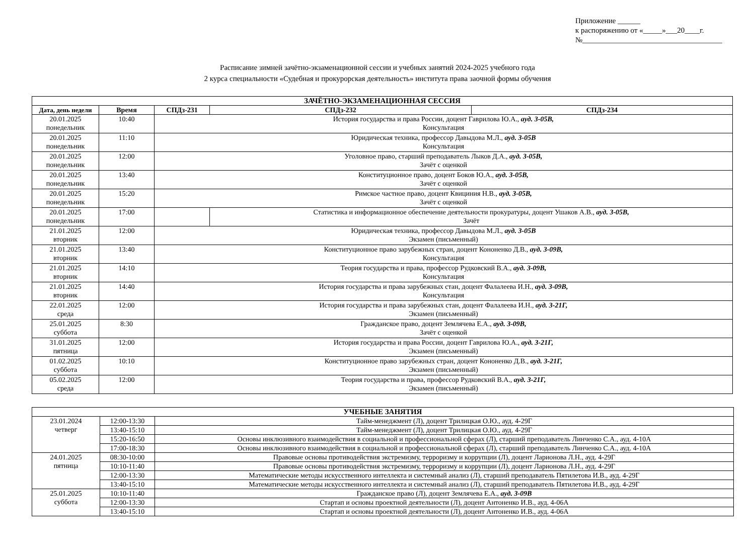Приложение ______
к распоряжению от «_____»___20____г.
№_____________________________________
Расписание зимней зачётно-экзаменационной сессии и учебных занятий 2024-2025 учебного года
2 курса специальности «Судебная и прокурорская деятельность» института права заочной формы обучения
| ЗАЧЁТНО-ЭКЗАМЕНАЦИОННАЯ СЕССИЯ | | | | |
| --- | --- | --- | --- | --- |
| Дата, день недели | Время | СПДз-231 | СПДз-232 | СПДз-234 |
| 20.01.2025 понедельник | 10:40 | История государства и права России, доцент Гаврилова Ю.А., ауд. 3-05В, Консультация | | |
| 20.01.2025 понедельник | 11:10 | Юридическая техника, профессор Давыдова М.Л., ауд. 3-05В Консультация | | |
| 20.01.2025 понедельник | 12:00 | Уголовное право, старший преподаватель Лыков Д.А., ауд. 3-05В, Зачёт с оценкой | | |
| 20.01.2025 понедельник | 13:40 | Конституционное право, доцент Боков Ю.А., ауд. 3-05В, Зачёт с оценкой | | |
| 20.01.2025 понедельник | 15:20 | Римское частное право, доцент Квициния Н.В., ауд. 3-05В, Зачёт с оценкой | | |
| 20.01.2025 понедельник | 17:00 | | Статистика и информационное обеспечение деятельности прокуратуры, доцент Ушаков А.В., ауд. 3-05В, Зачёт | |
| 21.01.2025 вторник | 12:00 | Юридическая техника, профессор Давыдова М.Л., ауд. 3-05В Экзамен (письменный) | | |
| 21.01.2025 вторник | 13:40 | Конституционное право зарубежных стран, доцент Кононенко Д.В., ауд. 3-09В, Консультация | | |
| 21.01.2025 вторник | 14:10 | Теория государства и права, профессор Рудковский В.А., ауд. 3-09В, Консультация | | |
| 21.01.2025 вторник | 14:40 | История государства и права зарубежных стан, доцент Фалалеева И.Н., ауд. 3-09В, Консультация | | |
| 22.01.2025 среда | 12:00 | История государства и права зарубежных стан, доцент Фалалеева И.Н., ауд. 3-21Г, Экзамен (письменный) | | |
| 25.01.2025 суббота | 8:30 | Гражданское право, доцент Землячева Е.А., ауд. 3-09В, Зачёт с оценкой | | |
| 31.01.2025 пятница | 12:00 | История государства и права России, доцент Гаврилова Ю.А., ауд. 3-21Г, Экзамен (письменный) | | |
| 01.02.2025 суббота | 10:10 | Конституционное право зарубежных стран, доцент Кононенко Д.В., ауд. 3-21Г, Экзамен (письменный) | | |
| 05.02.2025 среда | 12:00 | Теория государства и права, профессор Рудковский В.А., ауд. 3-21Г, Экзамен (письменный) | | |
| УЧЕБНЫЕ ЗАНЯТИЯ | | |
| --- | --- | --- |
| 23.01.2024 четверг | 12:00-13:30 | Тайм-менеджмент (Л), доцент Трилицкая О.Ю., ауд. 4-29Г |
| | 13:40-15:10 | Тайм-менеджмент (Л), доцент Трилицкая О.Ю., ауд. 4-29Г |
| | 15:20-16:50 | Основы инклюзивного взаимодействия в социальной и профессиональной сферах (Л), старший преподаватель Линченко С.А., ауд. 4-10А |
| | 17:00-18:30 | Основы инклюзивного взаимодействия в социальной и профессиональной сферах (Л), старший преподаватель Линченко С.А., ауд. 4-10А |
| 24.01.2025 пятница | 08:30-10:00 | Правовые основы противодействия экстремизму, терроризму и коррупции (Л), доцент Ларионова Л.Н., ауд. 4-29Г |
| | 10:10-11:40 | Правовые основы противодействия экстремизму, терроризму и коррупции (Л), доцент Ларионова Л.Н., ауд. 4-29Г |
| | 12:00-13:30 | Математические методы искусственного интеллекта и системный анализ (Л), старший преподаватель Пятилетова И.В., ауд. 4-29Г |
| | 13:40-15:10 | Математические методы искусственного интеллекта и системный анализ (Л), старший преподаватель Пятилетова И.В., ауд. 4-29Г |
| 25.01.2025 суббота | 10:10-11:40 | Гражданское право (Л), доцент Землячева Е.А., ауд. 3-09В |
| | 12:00-13:30 | Стартап и основы проектной деятельности (Л), доцент Антоненко И.В., ауд. 4-06А |
| | 13:40-15:10 | Стартап и основы проектной деятельности (Л), доцент Антоненко И.В., ауд. 4-06А |